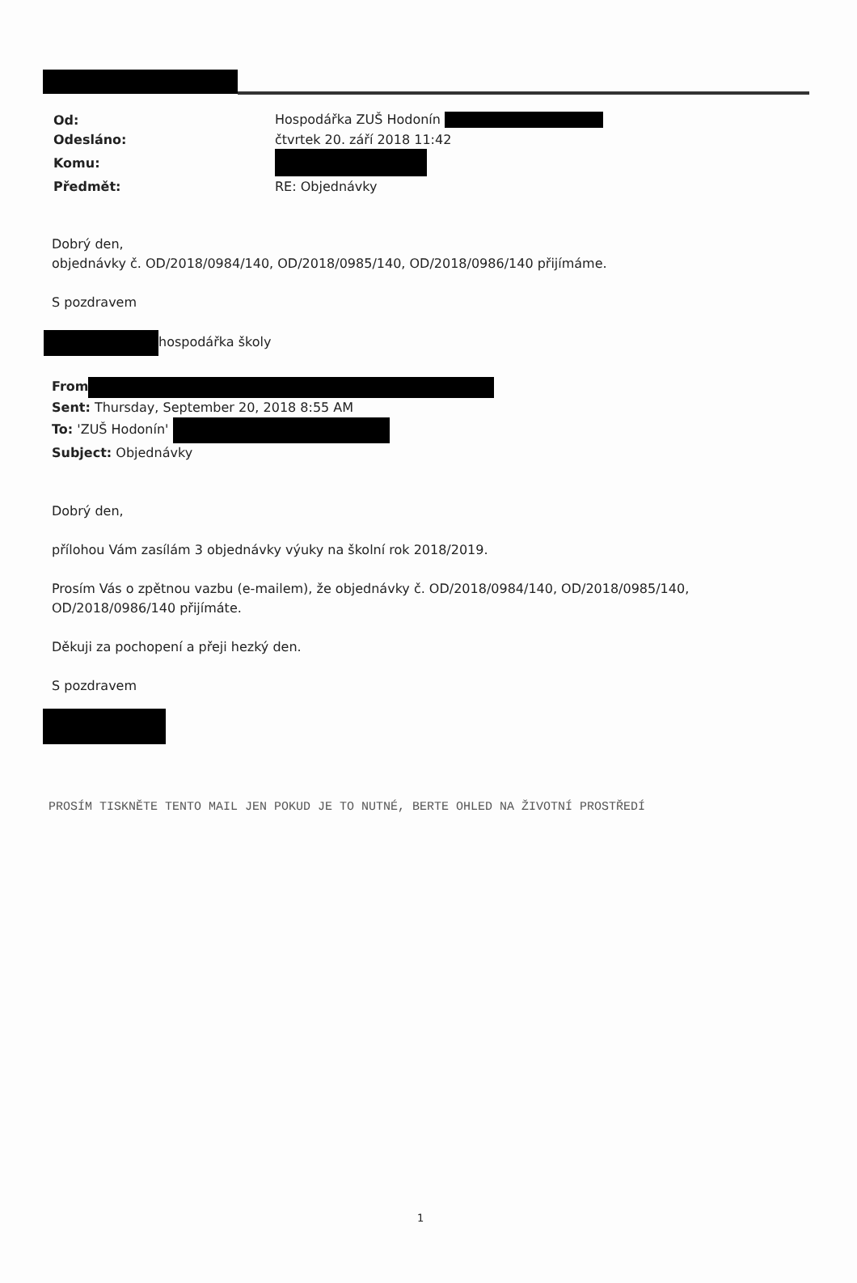| Od: | Hospodářka ZUŠ Hodonín |
| Odesláno: | čtvrtek 20. září 2018 11:42 |
| Komu: | |
| Předmět: | RE: Objednávky |
Dobrý den,
objednávky č. OD/2018/0984/140, OD/2018/0985/140, OD/2018/0986/140 přijímáme.
S pozdravem
hospodářka školy
From
Sent: Thursday, September 20, 2018 8:55 AM
To: 'ZUŠ Hodonín'
Subject: Objednávky
Dobrý den,
přílohou Vám zasílám 3 objednávky výuky na školní rok 2018/2019.
Prosím Vás o zpětnou vazbu (e-mailem), že objednávky č. OD/2018/0984/140, OD/2018/0985/140,
OD/2018/0986/140 přijímáte.
Děkuji za pochopení a přeji hezký den.
S pozdravem
PROSÍM TISKNĚTE TENTO MAIL JEN POKUD JE TO NUTNÉ, BERTE OHLED NA ŽIVOTNÍ PROSTŘEDÍ
1